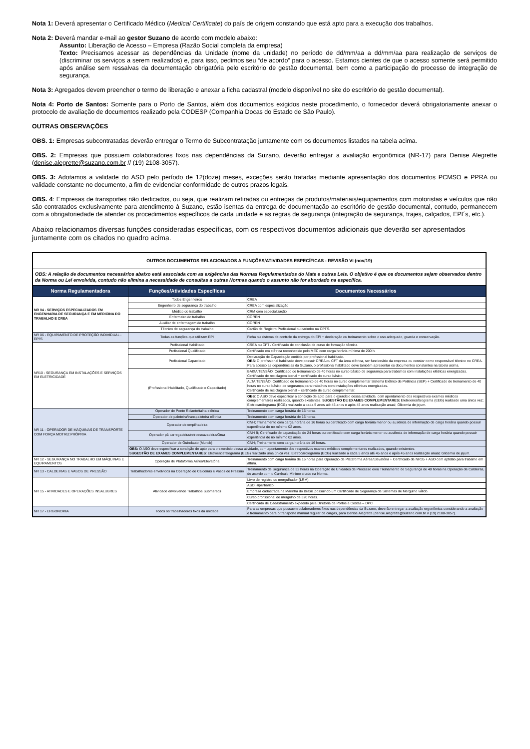Nota 1: Deverá apresentar o Certificado Médico (Medical Certificate) do país de origem constando que está apto para a execução dos trabalhos.
Nota 2: Deverá mandar e-mail ao gestor Suzano de acordo com modelo abaixo:
Assunto: Liberação de Acesso – Empresa (Razão Social completa da empresa)
Texto: Precisamos acessar as dependências da Unidade (nome da unidade) no período de dd/mm/aa a dd/mm/aa para realização de serviços de (discriminar os serviços a serem realizados) e, para isso, pedimos seu “de acordo” para o acesso. Estamos cientes de que o acesso somente será permitido após análise sem ressalvas da documentação obrigatória pelo escritório de gestão documental, bem como a participação do processo de integração de segurança.
Nota 3: Agregados devem preencher o termo de liberação e anexar a ficha cadastral (modelo disponível no site do escritório de gestão documental).
Nota 4: Porto de Santos: Somente para o Porto de Santos, além dos documentos exigidos neste procedimento, o fornecedor deverá obrigatoriamente anexar o protocolo de avaliação de documentos realizado pela CODESP (Companhia Docas do Estado de São Paulo).
OUTRAS OBSERVAÇÕES
OBS. 1: Empresas subcontratadas deverão entregar o Termo de Subcontratação juntamente com os documentos listados na tabela acima.
OBS. 2: Empresas que possuem colaboradores fixos nas dependências da Suzano, deverão entregar a avaliação ergonômica (NR-17) para Denise Alegrette (denise.alegrette@suzano.com.br // (19) 2108-3057).
OBS. 3: Adotamos a validade do ASO pelo período de 12(doze) meses, exceções serão tratadas mediante apresentação dos documentos PCMSO e PPRA ou validade constante no documento, a fim de evidenciar conformidade de outros prazos legais.
OBS. 4: Empresas de transportes não dedicados, ou seja, que realizam retiradas ou entregas de produtos/materiais/equipamentos com motoristas e veículos que não são contratados exclusivamente para atendimento à Suzano, estão isentas da entrega de documentação ao escritório de gestão documental, contudo, permanecem com a obrigatoriedade de atender os procedimentos específicos de cada unidade e as regras de segurança (integração de segurança, trajes, calçados, EPI´s, etc.).
Abaixo relacionamos diversas funções consideradas específicas, com os respectivos documentos adicionais que deverão ser apresentados juntamente com os citados no quadro acima.
| OUTROS DOCUMENTOS RELACIONADOS A FUNÇÕES/ATIVIDADES ESPECÍFICAS - REVISÃO VI (nov/19) | | |
| OBS: A relação de documentos necessários abaixo está associada com as exigências das Normas Regulamentados do Mate e outras Leis. O objetivo é que os documentos sejam observados dentro da Norma ou Lei envolvida, contudo não elimina a necessidade de consultas a outras Normas quando o assunto não for abordado na específica. | | |
| Norma Regulamentadora | Funções/Atividades Específicas | Documentos Necessários |
| NR 04 - SERVIÇOS ESPECIALIZADOS EM ENGENHARIA DE SEGURANÇA E EM MEDICINA DO TRABALHO E CREA | Todos Engenheiros | CREA |
| | Engenheiro de segurança do trabalho | CREA com especialização |
| | Médico do trabalho | CRM com especialização |
| | Enfermeiro do trabalho | COREN |
| | Auxiliar de enfermagem do trabalho | COREN |
| | Técnico de segurança do trabalho | Cartão de Registro Profissional ou carimbo na CPTS. |
| NR 06 - EQUIPAMENTO DE PROTEÇÃO INDIVIDUAL - EPI'S | Todas as funções que utilizam EPI | Ficha ou sistema de controle da entrega do EPI + declaração ou treinamento sobre o uso adequado, guarda e conservação. |
| NR10 - SEGURANÇA EM INSTALAÇÕES E SERVIÇOS EM ELETRICIDADE | Profissional Habilitado | CREA ou CFT / Certificado de conclusão de curso de formação técnica. |
| | Profissional Qualificado | Certificado em elétrica reconhecido pelo MEC com carga horária mínima de 200 h. |
| | Profissional Capacitado | Declaração de Capacitação emitida por profissional habilitado. OBS : O profissional habilitado deve possuir CREA ou CFT da área elétrica, ser funcionário da empresa ou constar como responsável técnico no CREA. Para acesso as dependências da Suzano, o profissional habilitado deve também apresentar os documentos constantes na tabela acima. |
| | (Profissional Habilitado, Qualificado e Capacitado) | BAIXA TENSÃO: Certificado de treinamento de 40 horas no curso básico de segurança para trabalhos com instalações elétricas energizadas. Certificado de reciclagem bienal + certificado do curso básico. |
| | | ALTA TENSÃO: Certificado de treinamento de 40 horas no curso complementar Sistema Elétrico de Potência (SEP) + Certificado de treinamento de 40 horas no curso básico de segurança para trabalhos com instalações elétricas energizadas. Certificado de reciclagem bienal + certificado de curso complementar. |
| | | OBS : O ASO deve especificar a condição de apto para o exercício dessa atividade, com apontamento dos respectivos exames médicos complementares realizados, quando existentes. SUGESTÃO DE EXAMES COMPLEMENTARES: Eletroencefalograma (EEG) realizado uma única vez; Eletrocardiograma (ECG) realizado a cada 5 anos até 45 anos e após 45 anos realização anual; Glicemia de jejum. |
| NR 11 - OPERADOR DE MÁQUINAS DE TRANSPORTE COM FORÇA MOTRIZ PRÓPRIA | Operador de Ponte Rolante/talha elétrica | Treinamento com carga horária de 16 horas. |
| | Operador de paleteira/transpaleteira elétrica | Treinamento com carga horária de 16 horas. |
| | Operador de empilhadeira | CNH; Treinamento com carga horária de 16 horas ou certificado com carga horária menor ou ausência de informação de carga horária quando possuir experiência de no mínimo 02 anos. |
| | Operador pá carregadeira/retroescavadeira/Grua | CNH B; Certificado de capacitação de 24 horas ou certificado com carga horária menor ou ausência de informação de carga horária quando possuir experiência de no mínimo 02 anos. |
| | Operador de Guindauto (Munck) | CNH; Treinamento com carga horária de 16 horas. |
| | OBS: O ASO deve especificar a condição de apto para o exercício dessa atividade, com apontamento dos respectivos exames médicos complementares realizados, quando existentes. SUGESTÃO DE EXAMES COMPLEMENTARES : Eletroencefalograma (EEG) realizado uma única vez; Eletrocardiograma (ECG) realizado a cada 5 anos até 45 anos e após 45 anos realização anual; Glicemia de jejum. | |
| NR 12 - SEGURANÇA NO TRABALHO EM MÁQUINAS E EQUIPAMENTOS | Operação de Plataforma Aérea/Elevatória | Treinamento com carga horária de 16 horas para Operação de Plataforma Aérea/Elevatória + Certificado de NR35 + ASO com aptidão para trabalho em altura. |
| NR 13 - CALDEIRAS E VASOS DE PRESSÃO | Trabalhadores envolvidos na Operação de Caldeiras e Vasos de Pressão | Treinamento de Segurança de 32 horas na Operação de Unidades de Processo e/ou Treinamento de Segurança de 40 horas na Operação de Caldeiras, de acordo com o Currículo Mínimo citado na Norma. |
| NR 15 - ATIVIDADES E OPERAÇÕES INSALUBRES | Atividade envolvendo Trabalhos Submersos | Livro de registro do mergulhador (LRM); |
| | | ASO Hiperbárico; |
| | | Empresa cadastrada na Marinha do Brasil, possuindo um Certificado de Segurança de Sistemas de Mergulho válido. |
| | | Curso profissional de mergulho de 320 horas. |
| | | Certificado de Cadastramento expedido pela Diretoria de Portos e Costas – DPC |
| NR 17 - ERGONOMIA | Todos os trabalhadores fixos da unidade | Para as empresas que possuem colaboradores fixos nas dependências da Suzano, deverão entregar a avaliação ergonômica considerando a avaliação e treinamento para o transporte manual regular de cargas, para Denise Alegrette (denise.alegrette@suzano.com.br // (19) 2108-3057). |